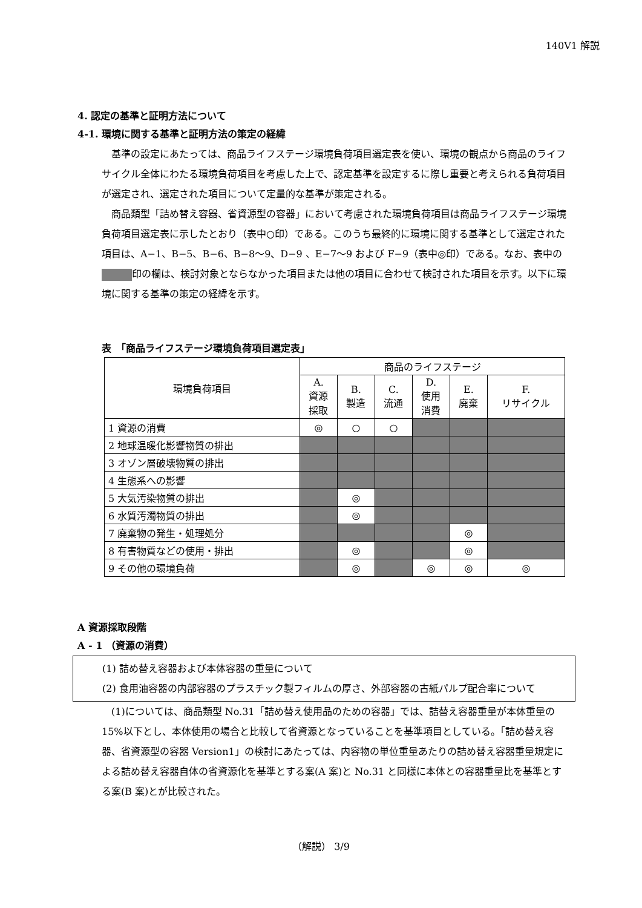140V1 解説
4. 認定の基準と証明方法について
4-1. 環境に関する基準と証明方法の策定の経緯
基準の設定にあたっては、商品ライフステージ環境負荷項目選定表を使い、環境の観点から商品のライフサイクル全体にわたる環境負荷項目を考慮した上で、認定基準を設定するに際し重要と考えられる負荷項目が選定され、選定された項目について定量的な基準が策定される。
商品類型「詰め替え容器、省資源型の容器」において考慮された環境負荷項目は商品ライフステージ環境負荷項目選定表に示したとおり（表中○印）である。このうち最終的に環境に関する基準として選定された項目は、A−1、B−5、B−6、B−8〜9、D−9 、E−7〜9 および F−9（表中◎印）である。なお、表中の 印の欄は、検討対象とならなかった項目または他の項目に合わせて検討された項目を示す。以下に環境に関する基準の策定の経緯を示す。
表　「商品ライフステージ環境負荷項目選定表」
| 環境負荷項目 | 商品のライフステージ | | | | | |
| --- | --- | --- | --- | --- | --- | --- |
| | A. 資源 採取 | B. 製造 | C. 流通 | D. 使用 消費 | E. 廃棄 | F. リサイクル |
| 1 資源の消費 | ◎ | ○ | ○ | | | |
| 2 地球温暖化影響物質の排出 | | | | | | |
| 3 オゾン層破壊物質の排出 | | | | | | |
| 4 生態系への影響 | | | | | | |
| 5 大気汚染物質の排出 | | ◎ | | | | |
| 6 水質汚濁物質の排出 | | ◎ | | | | |
| 7 廃棄物の発生・処理処分 | | | | | ◎ | |
| 8 有害物質などの使用・排出 | | ◎ | | | ◎ | |
| 9 その他の環境負荷 | | ◎ | | ◎ | ◎ | ◎ |
A 資源採取段階
A - 1 （資源の消費）
(1) 詰め替え容器および本体容器の重量について
(2) 食用油容器の内部容器のプラスチック製フィルムの厚さ、外部容器の古紙パルプ配合率について
(1)については、商品類型 No.31「詰め替え使用品のための容器」では、詰替え容器重量が本体重量の 15%以下とし、本体使用の場合と比較して省資源となっていることを基準項目としている。「詰め替え容器、省資源型の容器 Version1」の検討にあたっては、内容物の単位重量あたりの詰め替え容器重量規定による詰め替え容器自体の省資源化を基準とする案(A 案)と No.31 と同様に本体との容器重量比を基準とする案(B 案)とが比較された。
（解説） 3/9